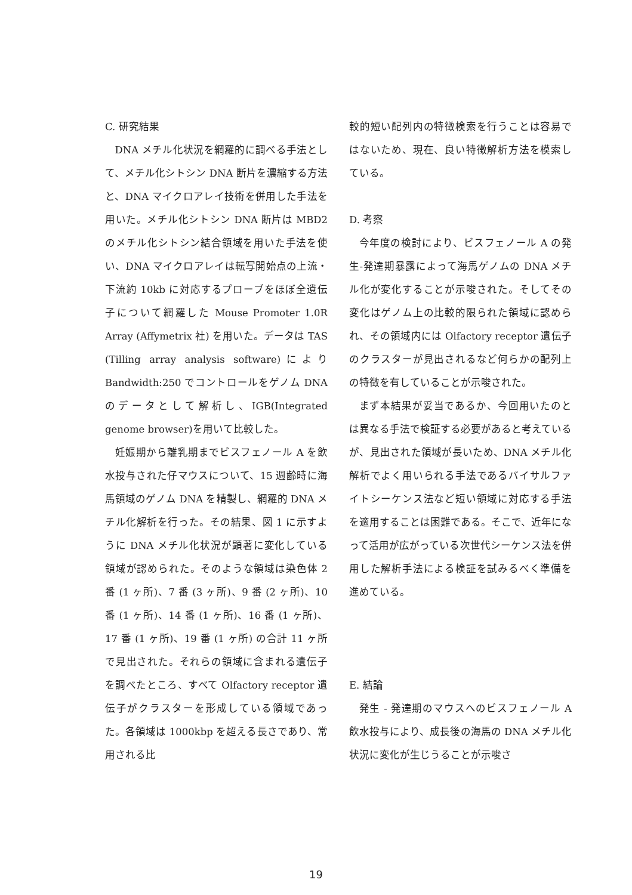C. 研究結果
DNA メチル化状況を網羅的に調べる手法として、メチル化シトシン DNA 断片を濃縮する方法と、DNA マイクロアレイ技術を併用した手法を用いた。メチル化シトシン DNA 断片は MBD2 のメチル化シトシン結合領域を用いた手法を使い、DNA マイクロアレイは転写開始点の上流・下流約 10kb に対応するプローブをほぼ全遺伝子について網羅した Mouse Promoter 1.0R Array (Affymetrix 社) を用いた。データは TAS (Tilling array analysis software)により Bandwidth:250 でコントロールをゲノム DNA のデータとして解析し、IGB(Integrated genome browser)を用いて比較した。
妊娠期から離乳期までビスフェノール A を飲水投与された仔マウスについて、15 週齢時に海馬領域のゲノム DNA を精製し、網羅的 DNA メチル化解析を行った。その結果、図 1 に示すように DNA メチル化状況が顕著に変化している領域が認められた。そのような領域は染色体 2 番 (1 ヶ所)、7 番 (3 ヶ所)、9 番 (2 ヶ所)、10 番 (1 ヶ所)、14 番 (1 ヶ所)、16 番 (1 ヶ所)、17 番 (1 ヶ所)、19 番 (1 ヶ所) の合計 11 ヶ所で見出された。それらの領域に含まれる遺伝子を調べたところ、すべて Olfactory receptor 遺伝子がクラスターを形成している領域であった。各領域は 1000kbp を超える長さであり、常用される比
較的短い配列内の特徴検索を行うことは容易ではないため、現在、良い特徴解析方法を模索している。
D. 考察
今年度の検討により、ビスフェノール A の発生-発達期暴露によって海馬ゲノムの DNA メチル化が変化することが示唆された。そしてその変化はゲノム上の比較的限られた領域に認められ、その領域内には Olfactory receptor 遺伝子のクラスターが見出されるなど何らかの配列上の特徴を有していることが示唆された。
まず本結果が妥当であるか、今回用いたのとは異なる手法で検証する必要があると考えているが、見出された領域が長いため、DNA メチル化解析でよく用いられる手法であるバイサルファイトシーケンス法など短い領域に対応する手法を適用することは困難である。そこで、近年になって活用が広がっている次世代シーケンス法を併用した解析手法による検証を試みるべく準備を進めている。
E. 結論
発生 - 発達期のマウスへのビスフェノール A 飲水投与により、成長後の海馬の DNA メチル化状況に変化が生じうることが示唆さ
19